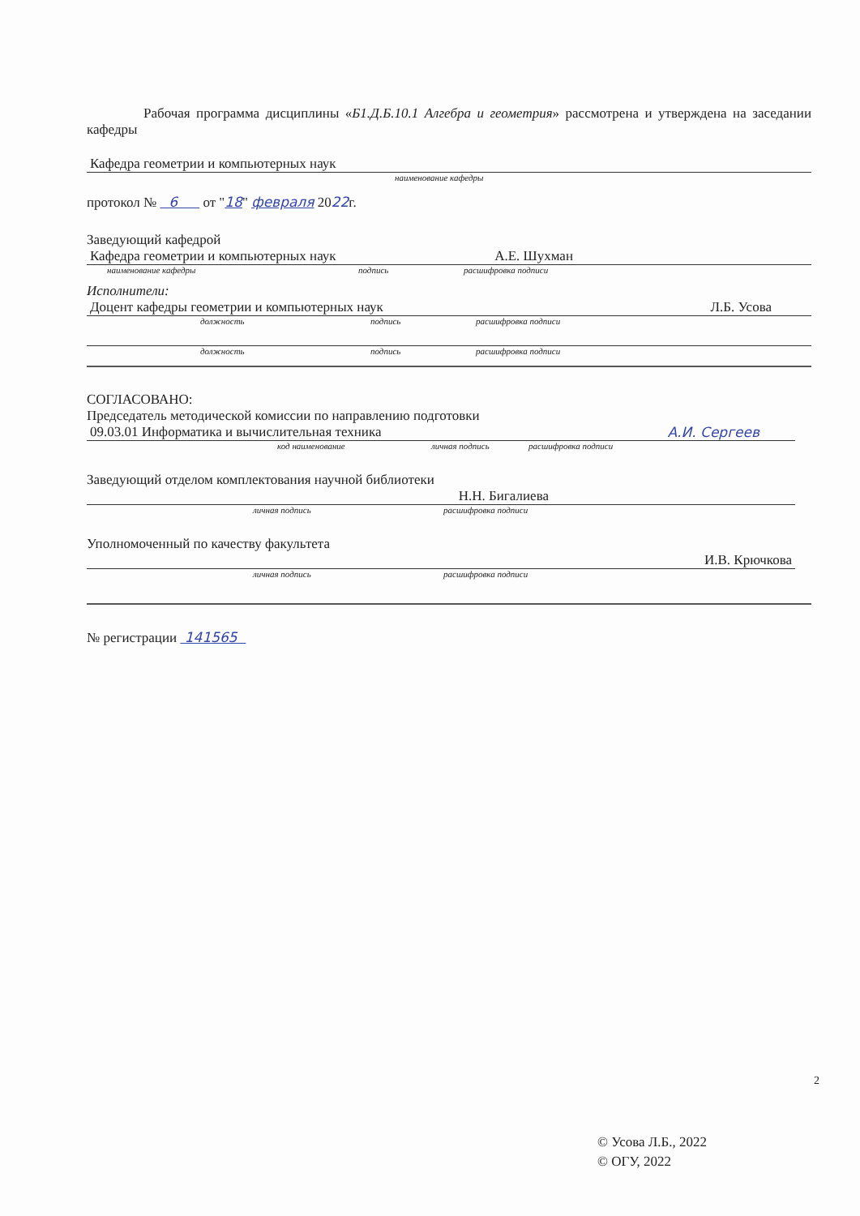Рабочая программа дисциплины «Б1.Д.Б.10.1 Алгебра и геометрия» рассмотрена и утверждена на заседании кафедры
Кафедра геометрии и компьютерных наук
наименование кафедры
протокол № 6 от "18" февраля 2022г.
Заведующий кафедрой
Кафедра геометрии и компьютерных наук А.Е. Шухман
наименование кафедры подпись расшифровка подписи
Исполнители:
Доцент кафедры геометрии и компьютерных наук Л.Б. Усова
должность подпись расшифровка подписи
должность подпись расшифровка подписи
СОГЛАСОВАНО:
Председатель методической комиссии по направлению подготовки
09.03.01 Информатика и вычислительная техника А.И. Сергеев
код наименование личная подпись расшифровка подписи
Заведующий отделом комплектования научной библиотеки
Н.Н. Бигалиева
личная подпись расшифровка подписи
Уполномоченный по качеству факультета
И.В. Крючкова
личная подпись расшифровка подписи
№ регистрации 141565
© Усова Л.Б., 2022
© ОГУ, 2022
2